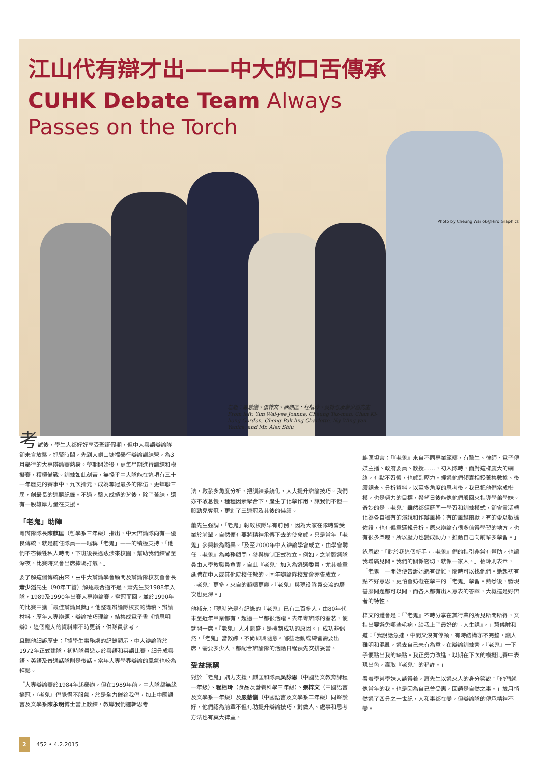江山代有辯才出——中大的口舌傳承
CUHK Debate Team Always Passes on the Torch
Photo by Cheung Wailok@Hiro Graphics
左起：嚴慧儀、張梓文、陳麒匡、程栢玲、吳詠恩及蕭少滔先生
From left: Yim Wai-yee Joanne, Cheung Tsz-man, Chan Ki-hong Gordon, Cheng Pak-ling Charlotte, Ng Wing-yan Yanice, and Mr. Alex Shiu
考試後，學生大都好好享受聖誕假期，但中大粵語辯論隊卻未言放鬆，抓緊時間，先到大嶼山塘福舉行辯論訓練營，為3月舉行的大專辯論賽熱身。學期開始後，更每星期進行訓練和模擬賽，積極備戰。訓練如此刻苦，無怪乎中大隊能在這項有三十一年歷史的賽事中，九次掄元，成為奪冠最多的隊伍，更蟬聯三屆，創最長的連勝紀錄。不過，驕人成績的背後，除了苦練，還有一股雄厚力量在支援。
「老鬼」助陣
粵辯隊隊長陳麒匡（哲學系三年級）指出，中大辯論隊向有一優良傳統，就是前任隊員——暱稱「老鬼」——的積極支持，「他們不吝犧牲私人時間，下班後長途跋涉來校園，幫助我們練習至深夜。比賽時又會出席捧場打氣。」
要了解這個傳統由來，由中大辯論學會顧問及辯論隊校友會會長蕭少滔先生（90年工管）解述最合適不過。蕭先生於1988年入隊，1989及1990年出賽大專辯論賽，奪冠而回，並於1990年的比賽中獲「最佳辯論員獎」。他整理辯論隊校友的講稿、辯論材料、歷年大專辯題、辯論技巧理論，結集成電子書《慎思明辯》，這個龐大的資料庫不時更新，供隊員參考。
且聽他細訴歷史：「據學生事務處的紀錄顯示，中大辯論隊於1972年正式建隊，初時隊員遊走於粵語和英語比賽，細分成粵語、英語及普通話隊則是後話。當年大專學界辯論的風氣也較為輕鬆。
「大專辯論賽於1984年起舉辦，但在1989年前，中大隊都無緣摘冠，『老鬼』們覺得不服氣，於是全力催谷我們，加上中國語言及文學系陳永明博士當上教練，教導我們邏輯思考
法，啟發多角度分析，把訓練系統化，大大提升辯論技巧。我們亦不敢怠慢，種種因素聚合下，產生了化學作用，讓我們不但一股勁兒奪冠，更創了三連冠及其後的佳績。」
蕭先生強調，「老鬼」報效校隊早有前例，因為大家在隊時曾受業於前輩，自然便有要將精神承傳下去的使命感，只是當年「老鬼」參與較為隨興。「及至2000年中大辯論學會成立，由學會聘任『老鬼』為義務顧問，參與機制正式確立。例如，之前甄選隊員由大學教職員負責，自此『老鬼』加入為遴選委員，尤其着重延聘在中大或其他院校任教的。同年辯論隊校友會亦告成立，『老鬼』更多，來自的範疇更廣，『老鬼』與現役隊員交流的層次也更深。」
他補充：「現時光是有紀錄的『老鬼』已有二百多人，由80年代末至近年畢業都有，超過一半都很活躍。去年粵辯隊的春茗，便筵開十席。『老鬼』人才鼎盛，是機制成功的原因。」成功非偶然，「老鬼」當教練，不尚即興隨意。哪些活動或練習需要出席，需要多少人，都配合辯論隊的活動日程預先安排妥當。
受益無窮
對於「老鬼」鼎力支援，麒匡和隊員吳詠恩（中國語文教育課程一年級）、程栢玲（食品及營養科學三年級）、張梓文（中國語言及文學系一年級）及嚴慧儀（中國語言及文學系二年級）同聲讚好，他們認為前輩不但有助提升辯論技巧，對做人、處事和思考方法也有莫大裨益。
麒匡坦言：「『老鬼』來自不同專業範疇，有醫生、律師、電子傳媒主播、政府要員、教授……，初入隊時，面對這樣龐大的網絡，有點不習慣，也感到壓力。經過他們傾囊相授蒐集數據、後續調查、分析資料，以至多角度的思考後，我已把他們當成楷模，也是努力的目標，希望日後能像他們般回來指導學弟學妹。奇妙的是『老鬼』雖然都經歷同一學習和訓練模式，卻會靈活轉化為各自獨有的演說和作辯風格：有的風趣幽默，有的愛以數據佐證，也有偏重邏輯分析。原來辯論有很多值得學習的地方，也有很多樂趣，所以壓力也變成動力，推動自己向前輩多學習。」
詠恩說：「對於我這個新手，『老鬼』們的指引非常有幫助，也讓我增廣見聞。我們的關係密切，就像一家人。」栢玲則表示，「老鬼」一開始便告訴她遇有疑難，隨時可以找他們。她起初有點不好意思，更怕會妨礙在學中的「老鬼」學習。熟悉後，發現甚麼問題都可以問，而各人都有出人意表的答案，大概這是好辯者的特性。
梓文的體會是：「『老鬼』不時分享在其行業的所見所聞所得，又指出要避免哪些毛病，給我上了最好的『人生課』。」慧儀附和道：「我說話急速，中間又沒有停頓，有時結構亦不完整，讓人難明和混亂，過去自己未有為意。在辯論訓練營，『老鬼』一下子便點出我的缺點。我正努力改進，以期在下次的模擬比賽中表現出色，贏取『老鬼』的稱許。」
看着學弟學妹大談得着，蕭先生以過來人的身分笑說：「他們就像當年的我。也是因為自己曾受惠，回饋是自然之事。」歲月悄然過了四分之一世紀，人和事都在變，但辯論隊的傳承精神不變。
2 452 • 4.2.2015